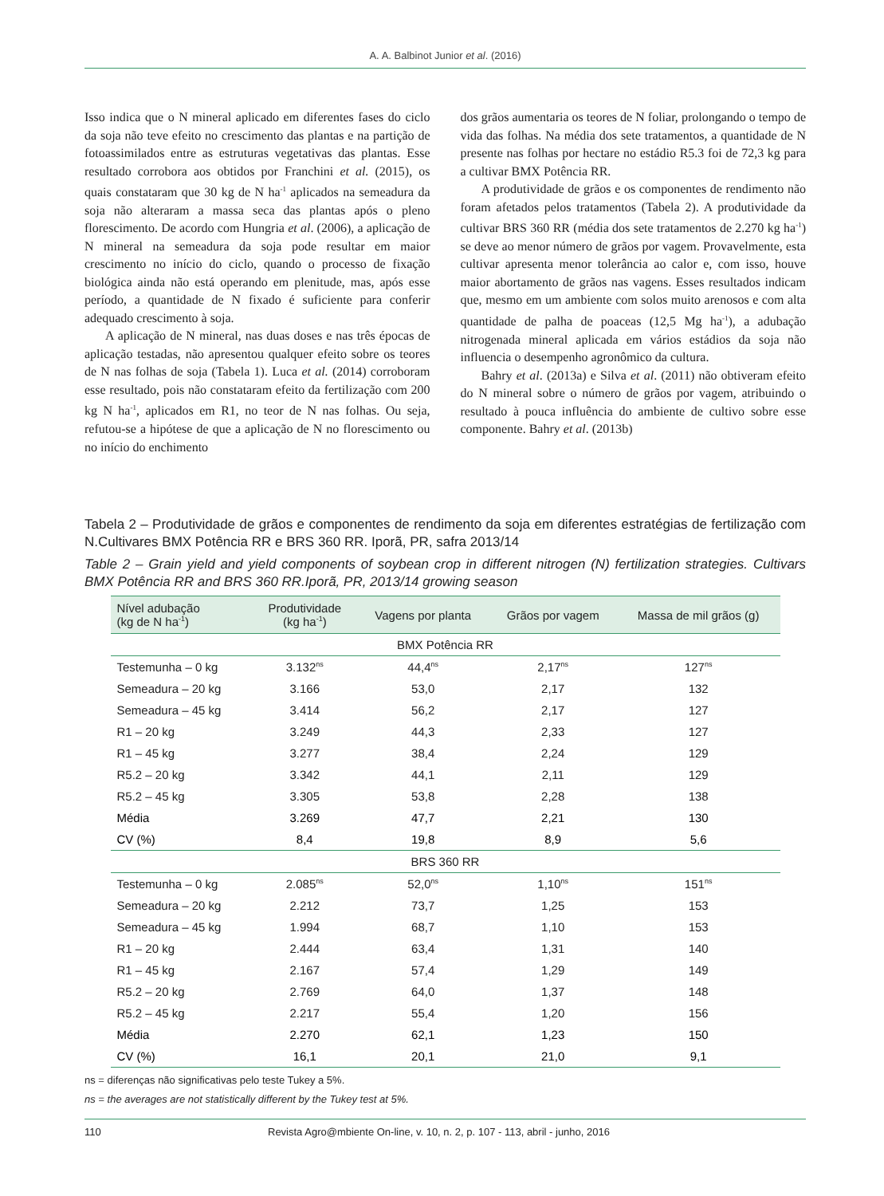A. A. Balbinot Junior et al. (2016)
Isso indica que o N mineral aplicado em diferentes fases do ciclo da soja não teve efeito no crescimento das plantas e na partição de fotoassimilados entre as estruturas vegetativas das plantas. Esse resultado corrobora aos obtidos por Franchini et al. (2015), os quais constataram que 30 kg de N ha<sup>-1</sup> aplicados na semeadura da soja não alteraram a massa seca das plantas após o pleno florescimento. De acordo com Hungria et al. (2006), a aplicação de N mineral na semeadura da soja pode resultar em maior crescimento no início do ciclo, quando o processo de fixação biológica ainda não está operando em plenitude, mas, após esse período, a quantidade de N fixado é suficiente para conferir adequado crescimento à soja.
A aplicação de N mineral, nas duas doses e nas três épocas de aplicação testadas, não apresentou qualquer efeito sobre os teores de N nas folhas de soja (Tabela 1). Luca et al. (2014) corroboram esse resultado, pois não constataram efeito da fertilização com 200 kg N ha<sup>-1</sup>, aplicados em R1, no teor de N nas folhas. Ou seja, refutou-se a hipótese de que a aplicação de N no florescimento ou no início do enchimento
dos grãos aumentaria os teores de N foliar, prolongando o tempo de vida das folhas. Na média dos sete tratamentos, a quantidade de N presente nas folhas por hectare no estádio R5.3 foi de 72,3 kg para a cultivar BMX Potência RR.
A produtividade de grãos e os componentes de rendimento não foram afetados pelos tratamentos (Tabela 2). A produtividade da cultivar BRS 360 RR (média dos sete tratamentos de 2.270 kg ha<sup>-1</sup>) se deve ao menor número de grãos por vagem. Provavelmente, esta cultivar apresenta menor tolerância ao calor e, com isso, houve maior abortamento de grãos nas vagens. Esses resultados indicam que, mesmo em um ambiente com solos muito arenosos e com alta quantidade de palha de poaceas (12,5 Mg ha<sup>-1</sup>), a adubação nitrogenada mineral aplicada em vários estádios da soja não influencia o desempenho agronômico da cultura.
Bahry et al. (2013a) e Silva et al. (2011) não obtiveram efeito do N mineral sobre o número de grãos por vagem, atribuindo o resultado à pouca influência do ambiente de cultivo sobre esse componente. Bahry et al. (2013b)
Tabela 2 – Produtividade de grãos e componentes de rendimento da soja em diferentes estratégias de fertilização com N.Cultivares BMX Potência RR e BRS 360 RR. Iporã, PR, safra 2013/14
Table 2 – Grain yield and yield components of soybean crop in different nitrogen (N) fertilization strategies. Cultivars BMX Potência RR and BRS 360 RR.Iporã, PR, 2013/14 growing season
| Nível adubação (kg de N ha<sup>-1</sup>) | Produtividade (kg ha<sup>-1</sup>) | Vagens por planta | Grãos por vagem | Massa de mil grãos (g) |
| --- | --- | --- | --- | --- |
| BMX Potência RR | | | | |
| Testemunha – 0 kg | 3.132<sup>ns</sup> | 44,4<sup>ns</sup> | 2,17<sup>ns</sup> | 127<sup>ns</sup> |
| Semeadura – 20 kg | 3.166 | 53,0 | 2,17 | 132 |
| Semeadura – 45 kg | 3.414 | 56,2 | 2,17 | 127 |
| R1 – 20 kg | 3.249 | 44,3 | 2,33 | 127 |
| R1 – 45 kg | 3.277 | 38,4 | 2,24 | 129 |
| R5.2 – 20 kg | 3.342 | 44,1 | 2,11 | 129 |
| R5.2 – 45 kg | 3.305 | 53,8 | 2,28 | 138 |
| Média | 3.269 | 47,7 | 2,21 | 130 |
| CV (%) | 8,4 | 19,8 | 8,9 | 5,6 |
| BRS 360 RR | | | | |
| Testemunha – 0 kg | 2.085<sup>ns</sup> | 52,0<sup>ns</sup> | 1,10<sup>ns</sup> | 151<sup>ns</sup> |
| Semeadura – 20 kg | 2.212 | 73,7 | 1,25 | 153 |
| Semeadura – 45 kg | 1.994 | 68,7 | 1,10 | 153 |
| R1 – 20 kg | 2.444 | 63,4 | 1,31 | 140 |
| R1 – 45 kg | 2.167 | 57,4 | 1,29 | 149 |
| R5.2 – 20 kg | 2.769 | 64,0 | 1,37 | 148 |
| R5.2 – 45 kg | 2.217 | 55,4 | 1,20 | 156 |
| Média | 2.270 | 62,1 | 1,23 | 150 |
| CV (%) | 16,1 | 20,1 | 21,0 | 9,1 |
ns = diferenças não significativas pelo teste Tukey a 5%.
ns = the averages are not statistically different by the Tukey test at 5%.
110 Revista Agro@mbiente On-line, v. 10, n. 2, p. 107 - 113, abril - junho, 2016